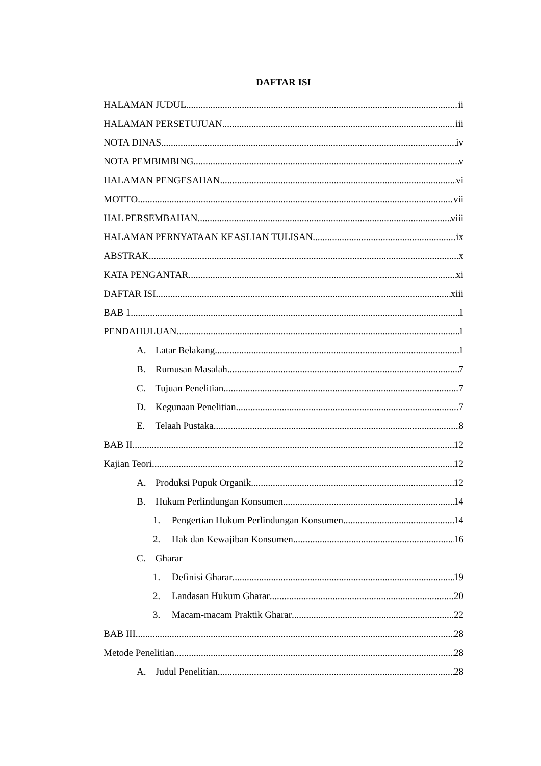DAFTAR ISI
HALAMAN JUDUL ii
HALAMAN PERSETUJUAN iii
NOTA DINAS iv
NOTA PEMBIMBING v
HALAMAN PENGESAHAN vi
MOTTO vii
HAL PERSEMBAHAN viii
HALAMAN PERNYATAAN KEASLIAN TULISAN ix
ABSTRAK x
KATA PENGANTAR xi
DAFTAR ISI xiii
BAB 1 1
PENDAHULUAN 1
A. Latar Belakang 1
B. Rumusan Masalah 7
C. Tujuan Penelitian 7
D. Kegunaan Penelitian 7
E. Telaah Pustaka 8
BAB II 12
Kajian Teori 12
A. Produksi Pupuk Organik 12
B. Hukum Perlindungan Konsumen 14
1. Pengertian Hukum Perlindungan Konsumen 14
2. Hak dan Kewajiban Konsumen 16
C. Gharar
1. Definisi Gharar 19
2. Landasan Hukum Gharar 20
3. Macam-macam Praktik Gharar 22
BAB III 28
Metode Penelitian 28
A. Judul Penelitian 28